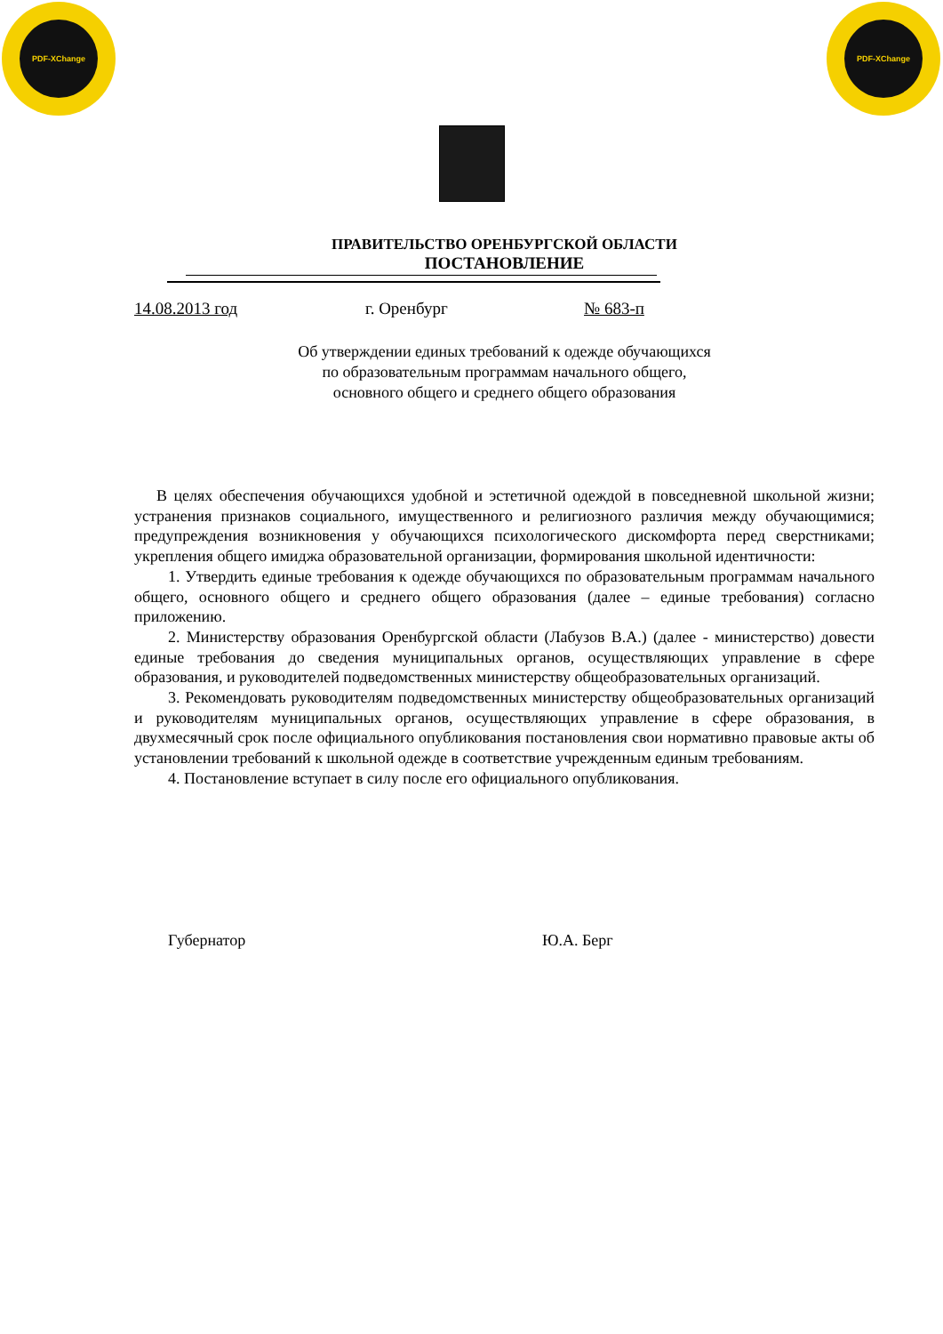PDF-XChange PDF-XChange
ПРАВИТЕЛЬСТВО ОРЕНБУРГСКОЙ ОБЛАСТИ
ПОСТАНОВЛЕНИЕ
14.08.2013 год г. Оренбург № 683-п
Об утверждении единых требований к одежде обучающихся
по образовательным программам начального общего,
основного общего и среднего общего образования
В целях обеспечения обучающихся удобной и эстетичной одеждой в повседневной школьной жизни; устранения признаков социального, имущественного и религиозного различия между обучающимися; предупреждения возникновения у обучающихся психологического дискомфорта перед сверстниками; укрепления общего имиджа образовательной организации, формирования школьной идентичности:
1. Утвердить единые требования к одежде обучающихся по образовательным программам начального общего, основного общего и среднего общего образования (далее – единые требования) согласно приложению.
2. Министерству образования Оренбургской области (Лабузов В.А.) (далее - министерство) довести единые требования до сведения муниципальных органов, осуществляющих управление в сфере образования, и руководителей подведомственных министерству общеобразовательных организаций.
3. Рекомендовать руководителям подведомственных министерству общеобразовательных организаций и руководителям муниципальных органов, осуществляющих управление в сфере образования, в двухмесячный срок после официального опубликования постановления свои нормативно правовые акты об установлении требований к школьной одежде в соответствие учрежденным единым требованиям.
4. Постановление вступает в силу после его официального опубликования.
Губернатор Ю.А. Берг